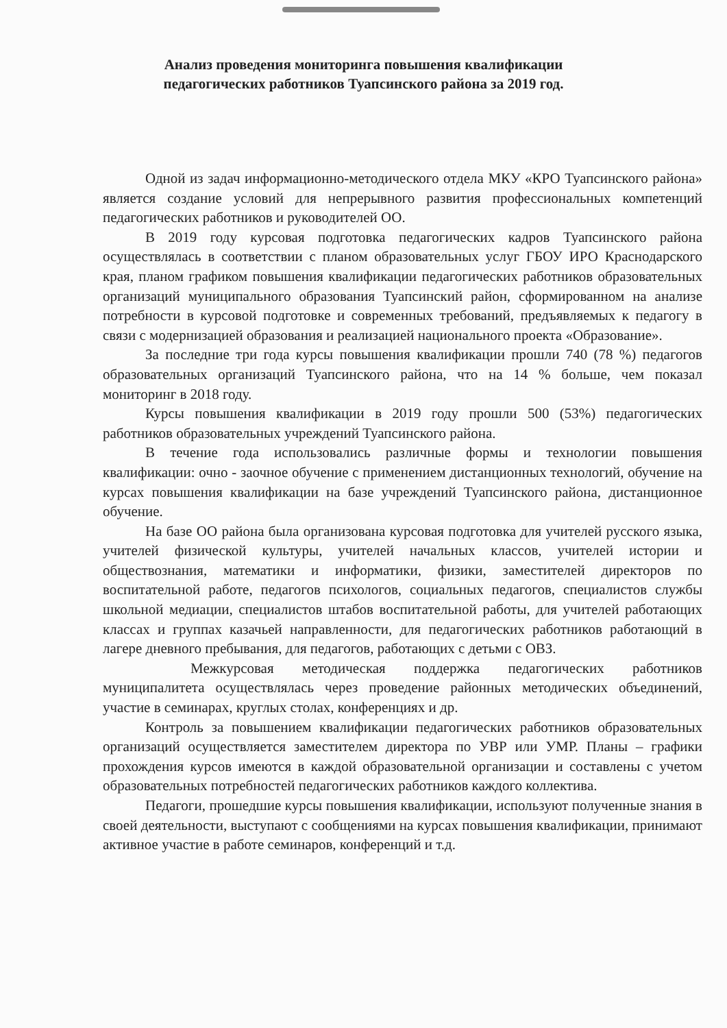Анализ проведения мониторинга повышения квалификации
педагогических работников Туапсинского района за 2019 год.
Одной из задач информационно-методического отдела МКУ «КРО Туапсинского района» является создание условий для непрерывного развития профессиональных компетенций педагогических работников и руководителей ОО.
В 2019 году курсовая подготовка педагогических кадров Туапсинского района осуществлялась в соответствии с планом образовательных услуг ГБОУ ИРО Краснодарского края, планом графиком повышения квалификации педагогических работников образовательных организаций муниципального образования Туапсинский район, сформированном на анализе потребности в курсовой подготовке и современных требований, предъявляемых к педагогу в связи с модернизацией образования и реализацией национального проекта «Образование».
За последние три года курсы повышения квалификации прошли 740 (78 %) педагогов образовательных организаций Туапсинского района, что на 14 % больше, чем показал мониторинг в 2018 году.
Курсы повышения квалификации в 2019 году прошли 500 (53%) педагогических работников образовательных учреждений Туапсинского района.
В течение года использовались различные формы и технологии повышения квалификации: очно - заочное обучение с применением дистанционных технологий, обучение на курсах повышения квалификации на базе учреждений Туапсинского района, дистанционное обучение.
На базе ОО района была организована курсовая подготовка для учителей русского языка, учителей физической культуры, учителей начальных классов, учителей истории и обществознания, математики и информатики, физики, заместителей директоров по воспитательной работе, педагогов психологов, социальных педагогов, специалистов службы школьной медиации, специалистов штабов воспитательной работы, для учителей работающих классах и группах казачьей направленности, для педагогических работников работающий в лагере дневного пребывания, для педагогов, работающих с детьми с ОВЗ.
Межкурсовая методическая поддержка педагогических работников муниципалитета осуществлялась через проведение районных методических объединений, участие в семинарах, круглых столах, конференциях и др.
Контроль за повышением квалификации педагогических работников образовательных организаций осуществляется заместителем директора по УВР или УМР. Планы – графики прохождения курсов имеются в каждой образовательной организации и составлены с учетом образовательных потребностей педагогических работников каждого коллектива.
Педагоги, прошедшие курсы повышения квалификации, используют полученные знания в своей деятельности, выступают с сообщениями на курсах повышения квалификации, принимают активное участие в работе семинаров, конференций и т.д.